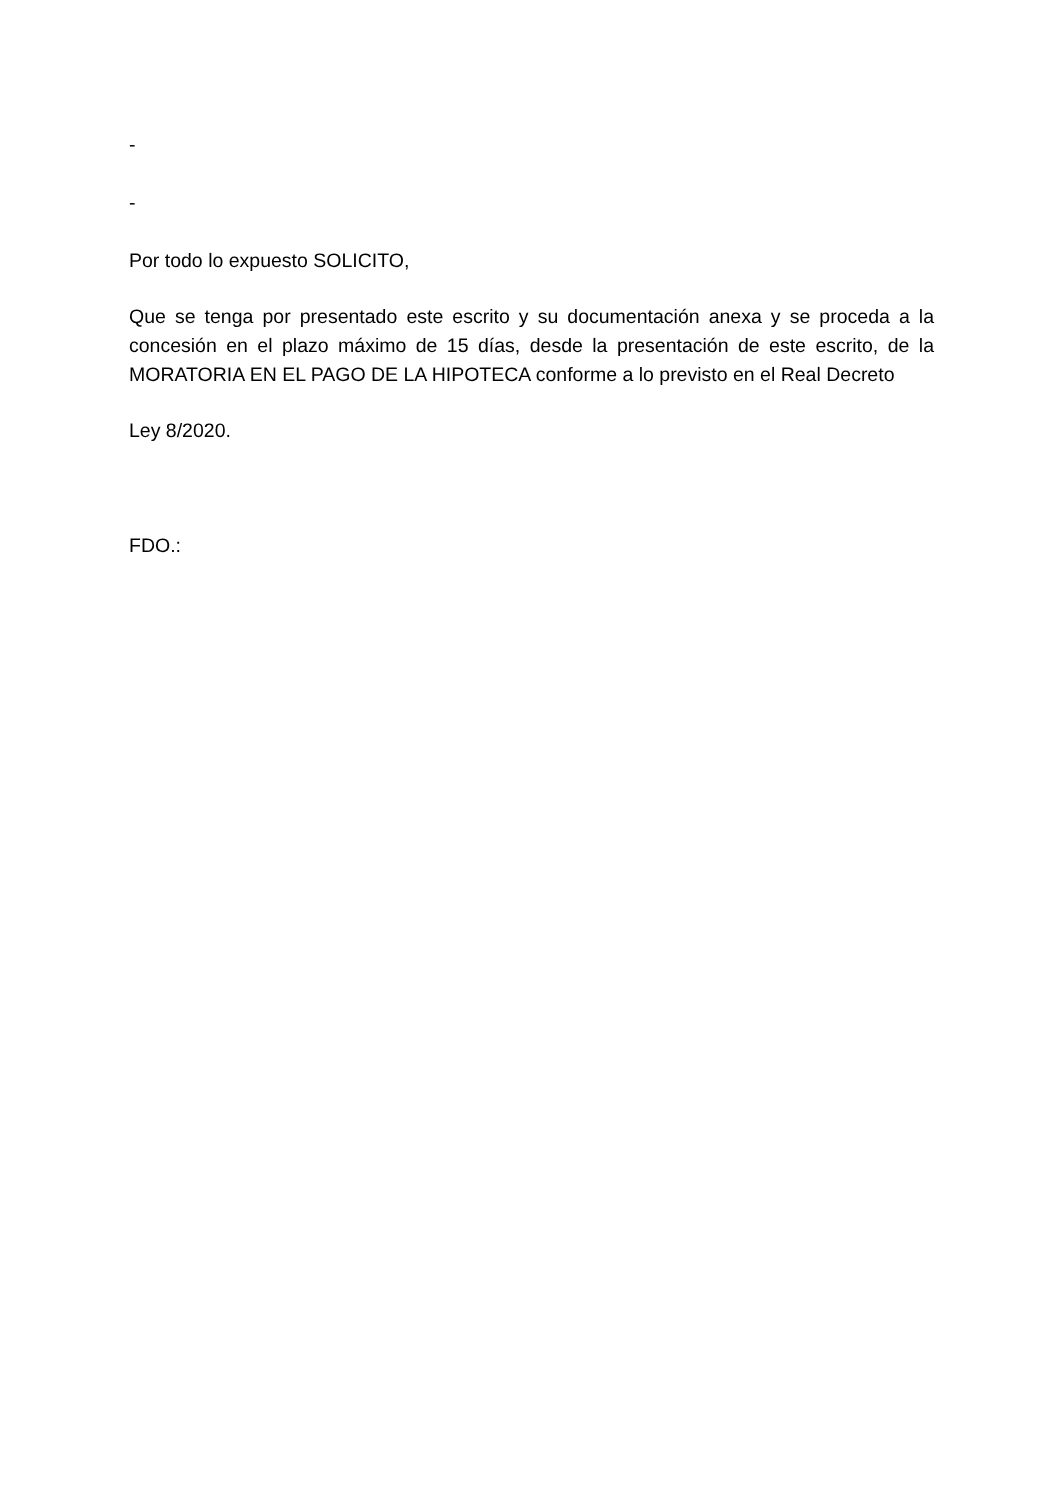-
-
Por todo lo expuesto SOLICITO,
Que se tenga por presentado este escrito y su documentación anexa y se proceda a la concesión en el plazo máximo de 15 días, desde la presentación de este escrito, de la MORATORIA EN EL PAGO DE LA HIPOTECA conforme a lo previsto en el Real Decreto
Ley 8/2020.
FDO.: